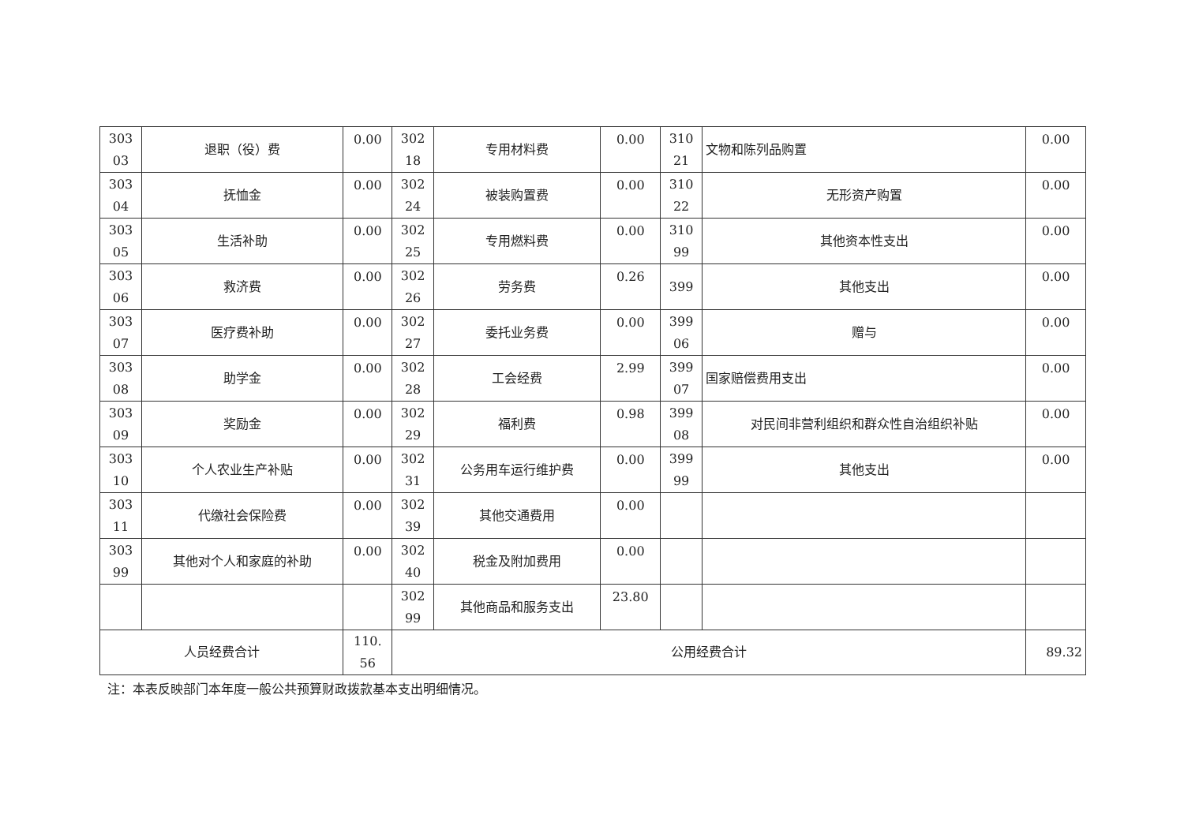| 303 03 | 退职（役）费 | 0.00 | 302 18 | 专用材料费 | 0.00 | 310 21 | 文物和陈列品购置 | 0.00 |
| 303 04 | 抚恤金 | 0.00 | 302 24 | 被装购置费 | 0.00 | 310 22 | 无形资产购置 | 0.00 |
| 303 05 | 生活补助 | 0.00 | 302 25 | 专用燃料费 | 0.00 | 310 99 | 其他资本性支出 | 0.00 |
| 303 06 | 救济费 | 0.00 | 302 26 | 劳务费 | 0.26 | 399 | 其他支出 | 0.00 |
| 303 07 | 医疗费补助 | 0.00 | 302 27 | 委托业务费 | 0.00 | 399 06 | 赠与 | 0.00 |
| 303 08 | 助学金 | 0.00 | 302 28 | 工会经费 | 2.99 | 399 07 | 国家赔偿费用支出 | 0.00 |
| 303 09 | 奖励金 | 0.00 | 302 29 | 福利费 | 0.98 | 399 08 | 对民间非营利组织和群众性自治组织补贴 | 0.00 |
| 303 10 | 个人农业生产补贴 | 0.00 | 302 31 | 公务用车运行维护费 | 0.00 | 399 99 | 其他支出 | 0.00 |
| 303 11 | 代缴社会保险费 | 0.00 | 302 39 | 其他交通费用 | 0.00 | | | |
| 303 99 | 其他对个人和家庭的补助 | 0.00 | 302 40 | 税金及附加费用 | 0.00 | | | |
| | | | 302 99 | 其他商品和服务支出 | 23.80 | | | |
| 人员经费合计 | | 110. 56 | 公用经费合计 | | | | | 89.32 |
注：本表反映部门本年度一般公共预算财政拨款基本支出明细情况。